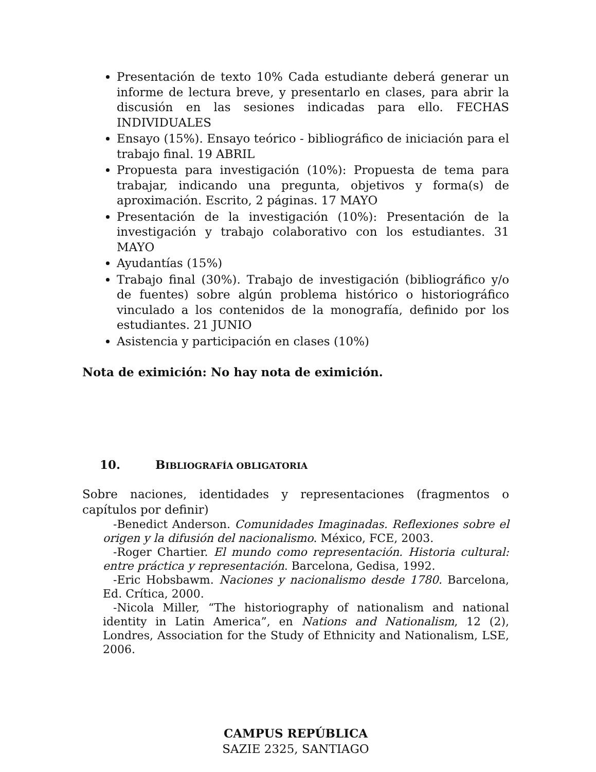Presentación de texto 10% Cada estudiante deberá generar un informe de lectura breve, y presentarlo en clases, para abrir la discusión en las sesiones indicadas para ello. FECHAS INDIVIDUALES
Ensayo (15%). Ensayo teórico - bibliográfico de iniciación para el trabajo final. 19 ABRIL
Propuesta para investigación (10%): Propuesta de tema para trabajar, indicando una pregunta, objetivos y forma(s) de aproximación. Escrito, 2 páginas. 17 MAYO
Presentación de la investigación (10%): Presentación de la investigación y trabajo colaborativo con los estudiantes. 31 MAYO
Ayudantías (15%)
Trabajo final (30%). Trabajo de investigación (bibliográfico y/o de fuentes) sobre algún problema histórico o historiográfico vinculado a los contenidos de la monografía, definido por los estudiantes. 21 JUNIO
Asistencia y participación en clases (10%)
Nota de eximición: No hay nota de eximición.
10. B IBLIOGRAFÍA OBLIGATORIA
Sobre naciones, identidades y representaciones (fragmentos o capítulos por definir)
-Benedict Anderson. Comunidades Imaginadas. Reflexiones sobre el origen y la difusión del nacionalismo. México, FCE, 2003.
-Roger Chartier. El mundo como representación. Historia cultural: entre práctica y representación. Barcelona, Gedisa, 1992.
-Eric Hobsbawm. Naciones y nacionalismo desde 1780. Barcelona, Ed. Crítica, 2000.
-Nicola Miller, “The historiography of nationalism and national identity in Latin America”, en Nations and Nationalism, 12 (2), Londres, Association for the Study of Ethnicity and Nationalism, LSE, 2006.
CAMPUS REPÚBLICA
SAZIE 2325, SANTIAGO